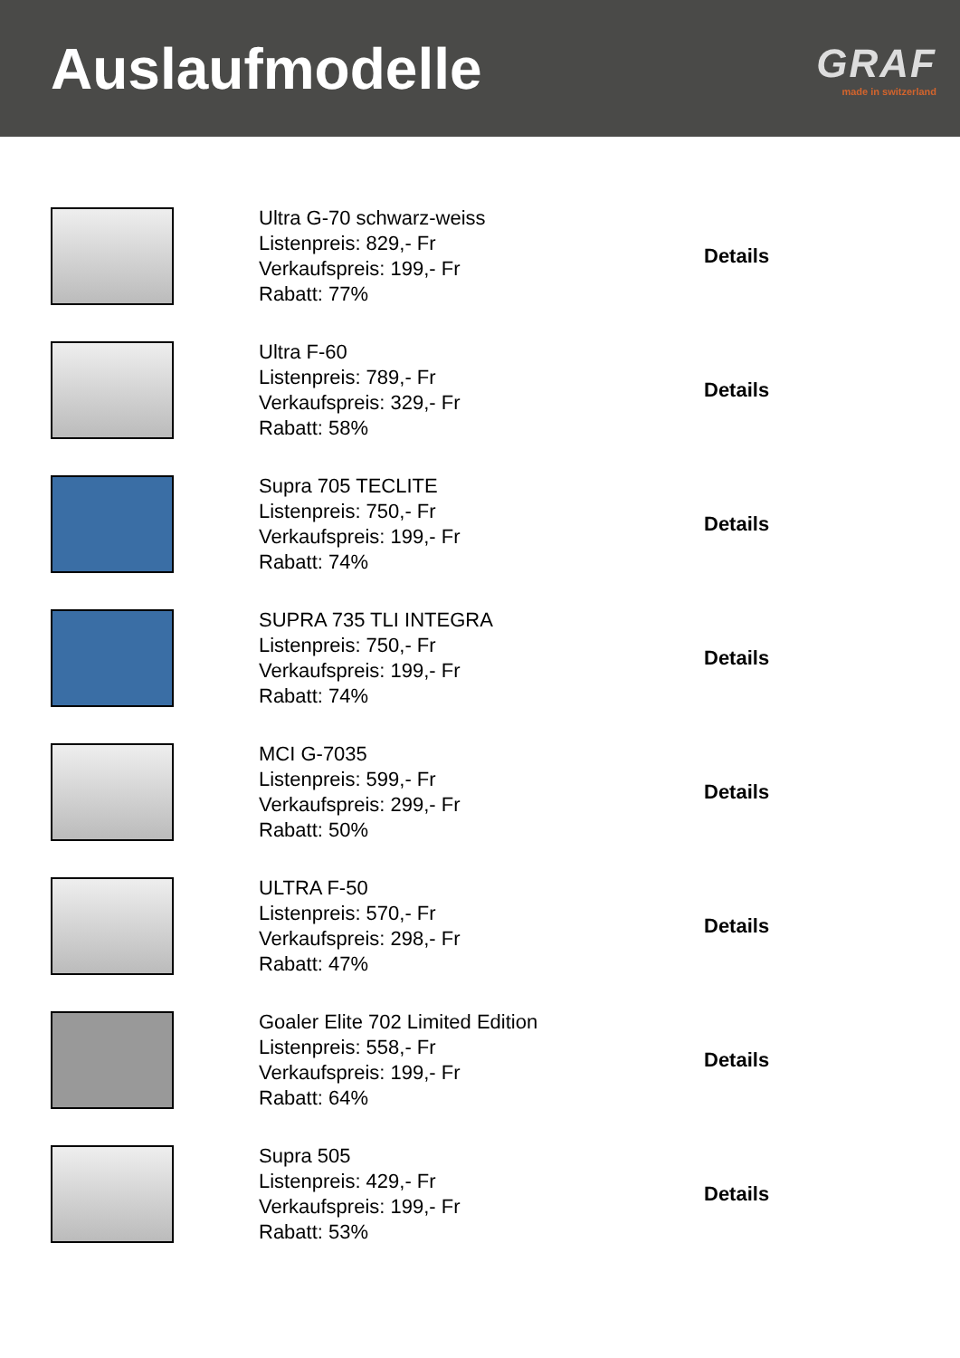Auslaufmodelle
GRAF
made in switzerland
Ultra G-70 schwarz-weiss
Listenpreis: 829,- Fr
Verkaufspreis: 199,- Fr
Rabatt: 77%
Details
Ultra F-60
Listenpreis: 789,- Fr
Verkaufspreis: 329,- Fr
Rabatt: 58%
Details
Supra 705 TECLITE
Listenpreis: 750,- Fr
Verkaufspreis: 199,- Fr
Rabatt: 74%
Details
SUPRA 735 TLI INTEGRA
Listenpreis: 750,- Fr
Verkaufspreis: 199,- Fr
Rabatt: 74%
Details
MCI G-7035
Listenpreis: 599,- Fr
Verkaufspreis: 299,- Fr
Rabatt: 50%
Details
ULTRA F-50
Listenpreis: 570,- Fr
Verkaufspreis: 298,- Fr
Rabatt: 47%
Details
Goaler Elite 702 Limited Edition
Listenpreis: 558,- Fr
Verkaufspreis: 199,- Fr
Rabatt: 64%
Details
Supra 505
Listenpreis: 429,- Fr
Verkaufspreis: 199,- Fr
Rabatt: 53%
Details